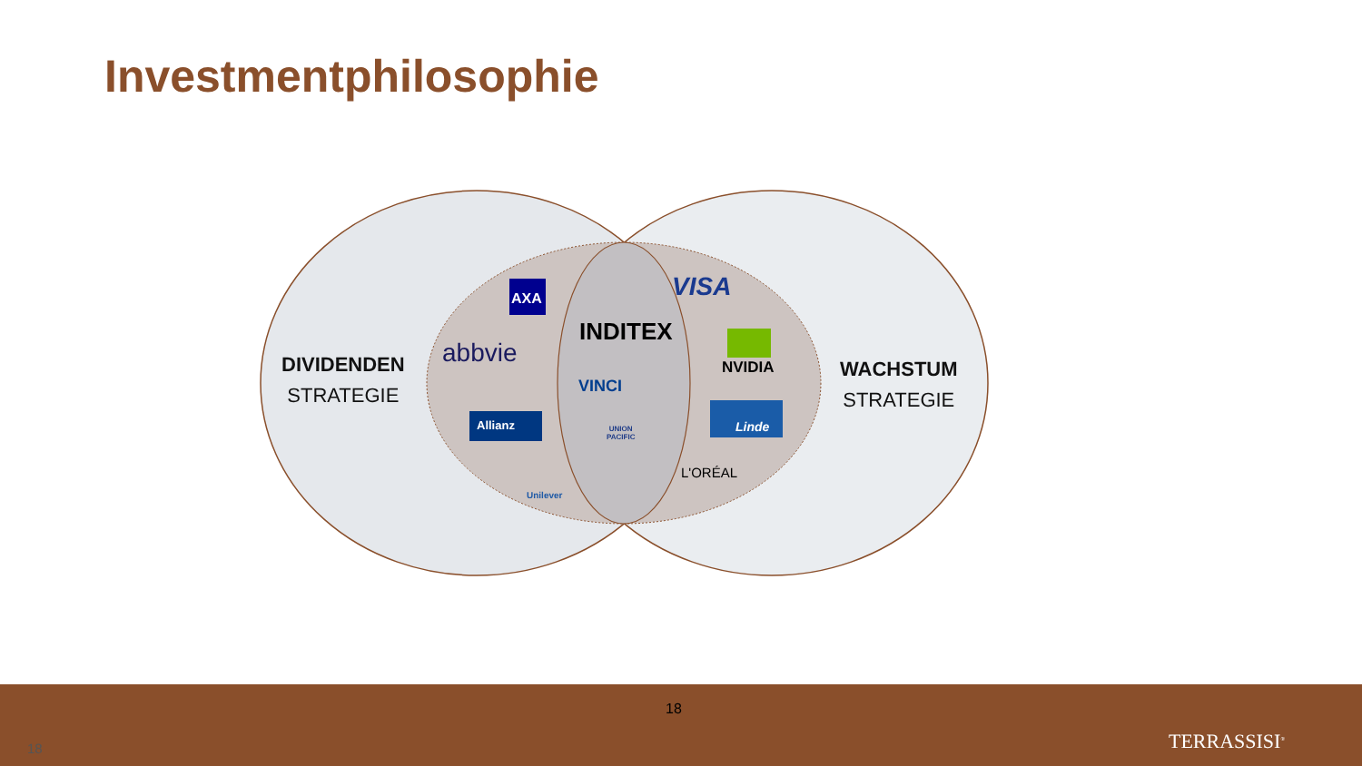Investmentphilosophie
DIVIDENDEN
STRATEGIE
WACHSTUM
STRATEGIE
AXA
abbvie
Allianz
Unilever
INDITEX
VINCI
UNION
PACIFIC
VISA
NVIDIA
Linde
L'ORÉAL
18
18 TERRASSISI<sup>®</sup>